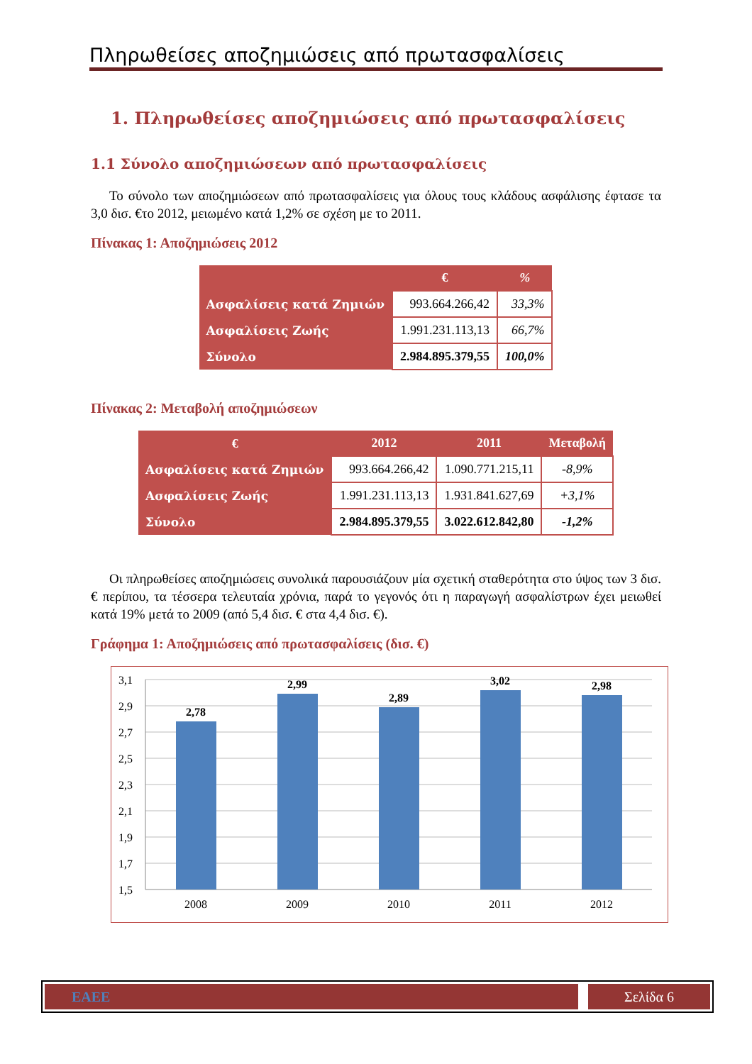Πληρωθείσες αποζημιώσεις από πρωτασφαλίσεις
1. Πληρωθείσες αποζημιώσεις από πρωτασφαλίσεις
1.1 Σύνολο αποζημιώσεων από πρωτασφαλίσεις
Το σύνολο των αποζημιώσεων από πρωτασφαλίσεις για όλους τους κλάδους ασφάλισης έφτασε τα 3,0 δισ. €το 2012, μειωμένο κατά 1,2% σε σχέση με το 2011.
Πίνακας 1: Αποζημιώσεις 2012
| | € | % |
| --- | --- | --- |
| Ασφαλίσεις κατά Ζημιών | 993.664.266,42 | 33,3% |
| Ασφαλίσεις Ζωής | 1.991.231.113,13 | 66,7% |
| Σύνολο | 2.984.895.379,55 | 100,0% |
Πίνακας 2: Μεταβολή αποζημιώσεων
| € | 2012 | 2011 | Μεταβολή |
| --- | --- | --- | --- |
| Ασφαλίσεις κατά Ζημιών | 993.664.266,42 | 1.090.771.215,11 | -8,9% |
| Ασφαλίσεις Ζωής | 1.991.231.113,13 | 1.931.841.627,69 | +3,1% |
| Σύνολο | 2.984.895.379,55 | 3.022.612.842,80 | -1,2% |
Οι πληρωθείσες αποζημιώσεις συνολικά παρουσιάζουν μία σχετική σταθερότητα στο ύψος των 3 δισ. € περίπου, τα τέσσερα τελευταία χρόνια, παρά το γεγονός ότι η παραγωγή ασφαλίστρων έχει μειωθεί κατά 19% μετά το 2009 (από 5,4 δισ. € στα 4,4 δισ. €).
Γράφημα 1: Αποζημιώσεις από πρωτασφαλίσεις (δισ. €)
3,1
2,9
2,7
2,5
2,3
2,1
1,9
1,7
1,5
2,78
2,99
2,89
3,02
2,98
2008
2009
2010
2011
2012
ΕΑΕΕ Σελίδα 6